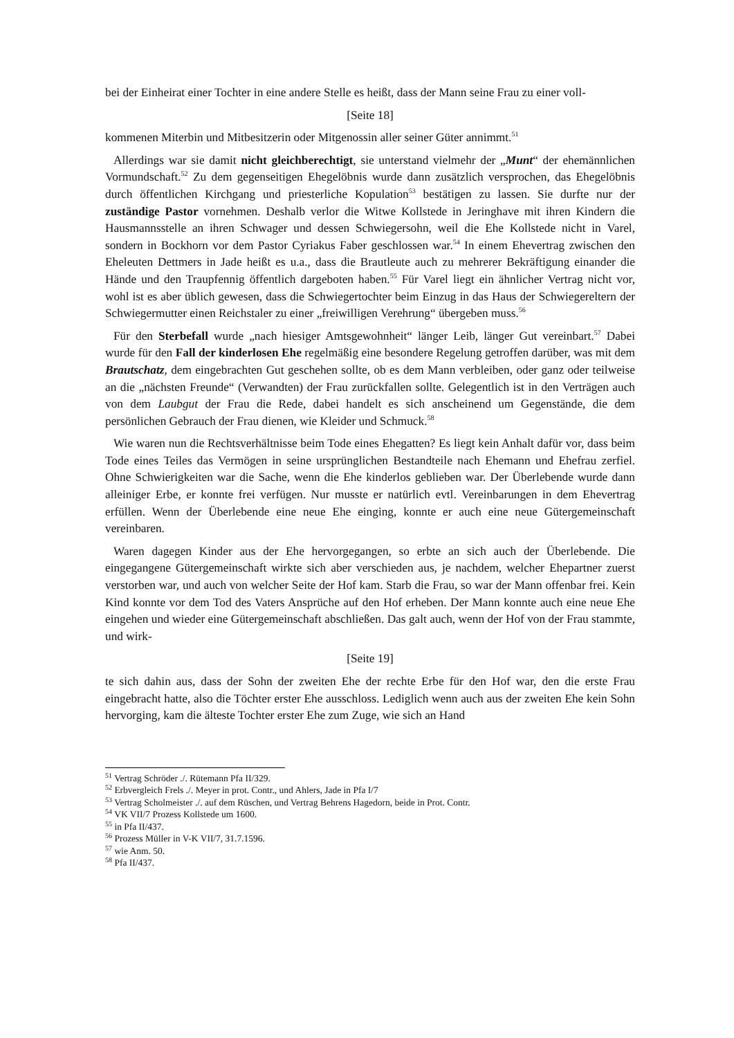bei der Einheirat einer Tochter in eine andere Stelle es heißt, dass der Mann seine Frau zu einer voll-
[Seite 18]
kommenen Miterbin und Mitbesitzerin oder Mitgenossin aller seiner Güter annimmt.<sup>51</sup>
Allerdings war sie damit nicht gleichberechtigt, sie unterstand vielmehr der „Munt“ der ehemännlichen Vormundschaft.<sup>52</sup> Zu dem gegenseitigen Ehegelöbnis wurde dann zusätzlich versprochen, das Ehegelöbnis durch öffentlichen Kirchgang und priesterliche Kopulation<sup>53</sup> bestätigen zu lassen. Sie durfte nur der zuständige Pastor vornehmen. Deshalb verlor die Witwe Kollstede in Jeringhave mit ihren Kindern die Hausmannsstelle an ihren Schwager und dessen Schwiegersohn, weil die Ehe Kollstede nicht in Varel, sondern in Bockhorn vor dem Pastor Cyriakus Faber geschlossen war.<sup>54</sup> In einem Ehevertrag zwischen den Eheleuten Dettmers in Jade heißt es u.a., dass die Brautleute auch zu mehrerer Bekräftigung einander die Hände und den Traupfennig öffentlich dargeboten haben.<sup>55</sup> Für Varel liegt ein ähnlicher Vertrag nicht vor, wohl ist es aber üblich gewesen, dass die Schwiegertochter beim Einzug in das Haus der Schwiegereltern der Schwiegermutter einen Reichstaler zu einer „freiwilligen Verehrung“ übergeben muss.<sup>56</sup>
Für den Sterbefall wurde „nach hiesiger Amtsgewohnheit“ länger Leib, länger Gut vereinbart.<sup>57</sup> Dabei wurde für den Fall der kinderlosen Ehe regelmäßig eine besondere Regelung getroffen darüber, was mit dem Brautschatz, dem eingebrachten Gut geschehen sollte, ob es dem Mann verbleiben, oder ganz oder teilweise an die „nächsten Freunde“ (Verwandten) der Frau zurückfallen sollte. Gelegentlich ist in den Verträgen auch von dem Laubgut der Frau die Rede, dabei handelt es sich anscheinend um Gegenstände, die dem persönlichen Gebrauch der Frau dienen, wie Kleider und Schmuck.<sup>58</sup>
Wie waren nun die Rechtsverhältnisse beim Tode eines Ehegatten? Es liegt kein Anhalt dafür vor, dass beim Tode eines Teiles das Vermögen in seine ursprünglichen Bestandteile nach Ehemann und Ehefrau zerfiel. Ohne Schwierigkeiten war die Sache, wenn die Ehe kinderlos geblieben war. Der Überlebende wurde dann alleiniger Erbe, er konnte frei verfügen. Nur musste er natürlich evtl. Vereinbarungen in dem Ehevertrag erfüllen. Wenn der Überlebende eine neue Ehe einging, konnte er auch eine neue Gütergemeinschaft vereinbaren.
Waren dagegen Kinder aus der Ehe hervorgegangen, so erbte an sich auch der Überlebende. Die eingegangene Gütergemeinschaft wirkte sich aber verschieden aus, je nachdem, welcher Ehepartner zuerst verstorben war, und auch von welcher Seite der Hof kam. Starb die Frau, so war der Mann offenbar frei. Kein Kind konnte vor dem Tod des Vaters Ansprüche auf den Hof erheben. Der Mann konnte auch eine neue Ehe eingehen und wieder eine Gütergemeinschaft abschließen. Das galt auch, wenn der Hof von der Frau stammte, und wirk-
[Seite 19]
te sich dahin aus, dass der Sohn der zweiten Ehe der rechte Erbe für den Hof war, den die erste Frau eingebracht hatte, also die Töchter erster Ehe ausschloss. Lediglich wenn auch aus der zweiten Ehe kein Sohn hervorging, kam die älteste Tochter erster Ehe zum Zuge, wie sich an Hand
<sup>51</sup> Vertrag Schröder ./. Rütemann Pfa II/329.
<sup>52</sup> Erbvergleich Frels ./. Meyer in prot. Contr., und Ahlers, Jade in Pfa I/7
<sup>53</sup> Vertrag Scholmeister ./. auf dem Rüschen, und Vertrag Behrens Hagedorn, beide in Prot. Contr.
<sup>54</sup> VK VII/7 Prozess Kollstede um 1600.
<sup>55</sup> in Pfa II/437.
<sup>56</sup> Prozess Müller in V-K VII/7, 31.7.1596.
<sup>57</sup> wie Anm. 50.
<sup>58</sup> Pfa II/437.